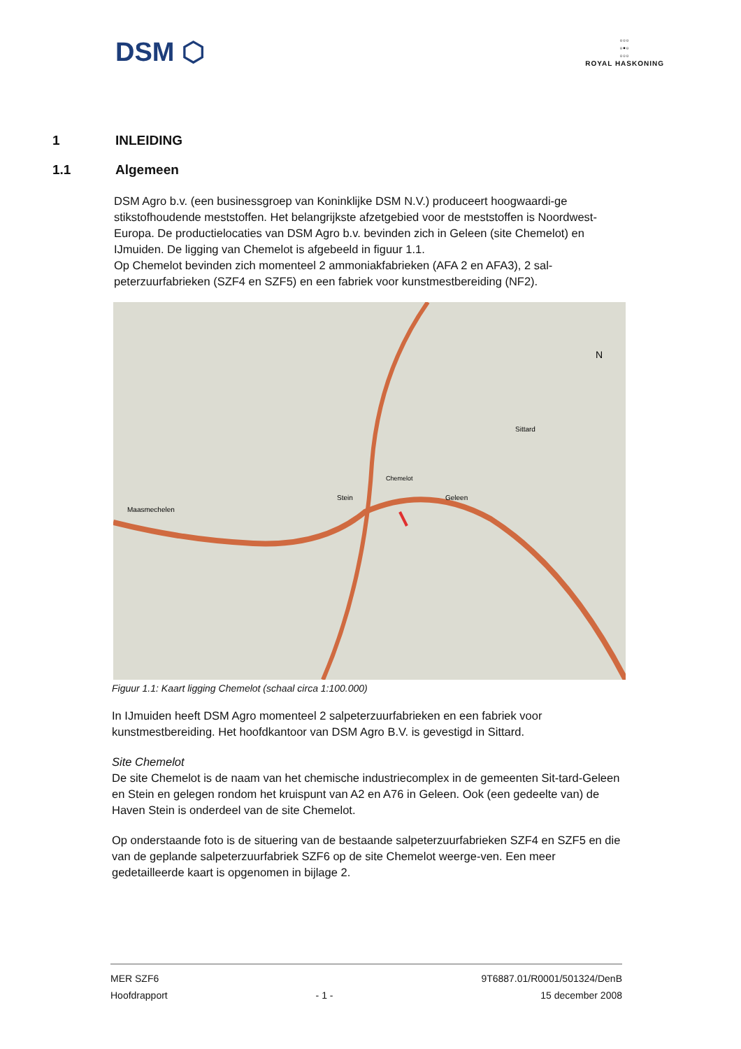DSM ⬡
▫▫▫
▫•▫
▫▫▫
ROYAL HASKONING
1 INLEIDING
1.1 Algemeen
DSM Agro b.v. (een businessgroep van Koninklijke DSM N.V.) produceert hoogwaardi-ge stikstofhoudende meststoffen. Het belangrijkste afzetgebied voor de meststoffen is Noordwest-Europa. De productielocaties van DSM Agro b.v. bevinden zich in Geleen (site Chemelot) en IJmuiden. De ligging van Chemelot is afgebeeld in figuur 1.1.
Op Chemelot bevinden zich momenteel 2 ammoniakfabrieken (AFA 2 en AFA3), 2 sal-peterzuurfabrieken (SZF4 en SZF5) en een fabriek voor kunstmestbereiding (NF2).
Maasmechelen
Chemelot
Geleen
Sittard
Stein
N
Figuur 1.1: Kaart ligging Chemelot (schaal circa 1:100.000)
In IJmuiden heeft DSM Agro momenteel 2 salpeterzuurfabrieken en een fabriek voor kunstmestbereiding. Het hoofdkantoor van DSM Agro B.V. is gevestigd in Sittard.
Site Chemelot
De site Chemelot is de naam van het chemische industriecomplex in de gemeenten Sit-tard-Geleen en Stein en gelegen rondom het kruispunt van A2 en A76 in Geleen. Ook (een gedeelte van) de Haven Stein is onderdeel van de site Chemelot.
Op onderstaande foto is de situering van de bestaande salpeterzuurfabrieken SZF4 en SZF5 en die van de geplande salpeterzuurfabriek SZF6 op de site Chemelot weerge-ven. Een meer gedetailleerde kaart is opgenomen in bijlage 2.
MER SZF6
Hoofdrapport
- 1 -
9T6887.01/R0001/501324/DenB
15 december 2008